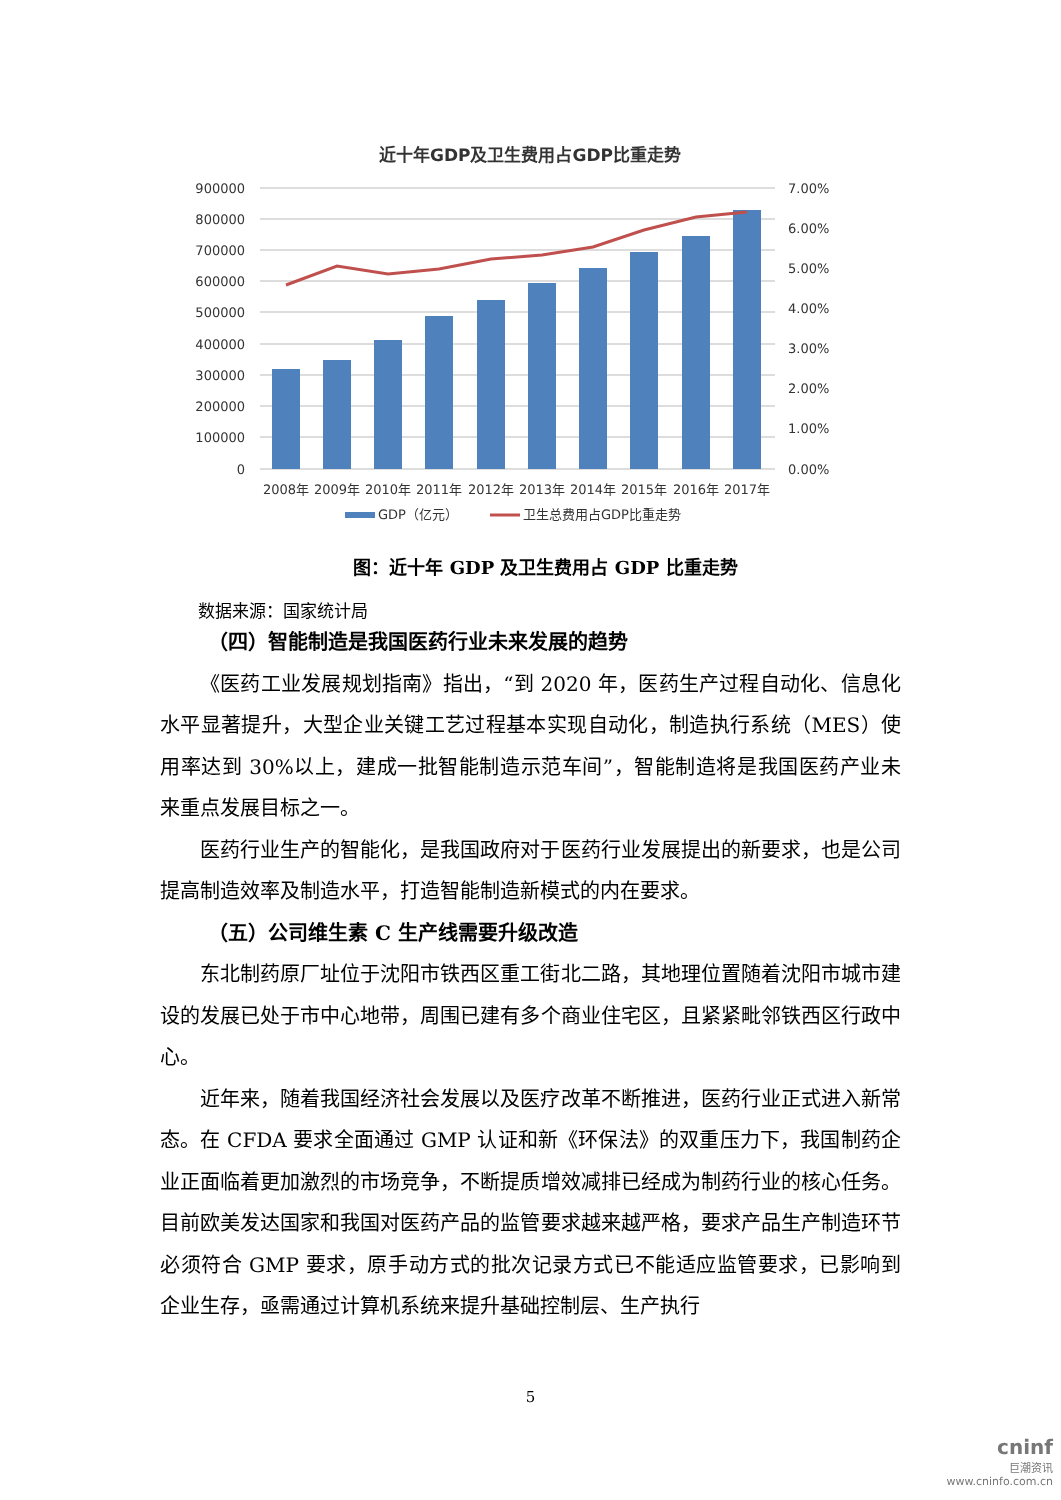近十年GDP及卫生费用占GDP比重走势
900000
800000
700000
600000
500000
400000
300000
200000
100000
0
7.00%
6.00%
5.00%
4.00%
3.00%
2.00%
1.00%
0.00%
2008年
2009年
2010年
2011年
2012年
2013年
2014年
2015年
2016年
2017年
GDP（亿元）
卫生总费用占GDP比重走势
图：近十年 GDP 及卫生费用占 GDP 比重走势
数据来源：国家统计局
（四）智能制造是我国医药行业未来发展的趋势
《医药工业发展规划指南》指出，“到 2020 年，医药生产过程自动化、信息化水平显著提升，大型企业关键工艺过程基本实现自动化，制造执行系统（MES）使用率达到 30%以上，建成一批智能制造示范车间”，智能制造将是我国医药产业未来重点发展目标之一。
医药行业生产的智能化，是我国政府对于医药行业发展提出的新要求，也是公司提高制造效率及制造水平，打造智能制造新模式的内在要求。
（五）公司维生素 C 生产线需要升级改造
东北制药原厂址位于沈阳市铁西区重工街北二路，其地理位置随着沈阳市城市建设的发展已处于市中心地带，周围已建有多个商业住宅区，且紧紧毗邻铁西区行政中心。
近年来，随着我国经济社会发展以及医疗改革不断推进，医药行业正式进入新常态。在 CFDA 要求全面通过 GMP 认证和新《环保法》的双重压力下，我国制药企业正面临着更加激烈的市场竞争，不断提质增效减排已经成为制药行业的核心任务。目前欧美发达国家和我国对医药产品的监管要求越来越严格，要求产品生产制造环节必须符合 GMP 要求，原手动方式的批次记录方式已不能适应监管要求，已影响到企业生存，亟需通过计算机系统来提升基础控制层、生产执行
5
cninf
巨潮资讯
www.cninfo.com.cn